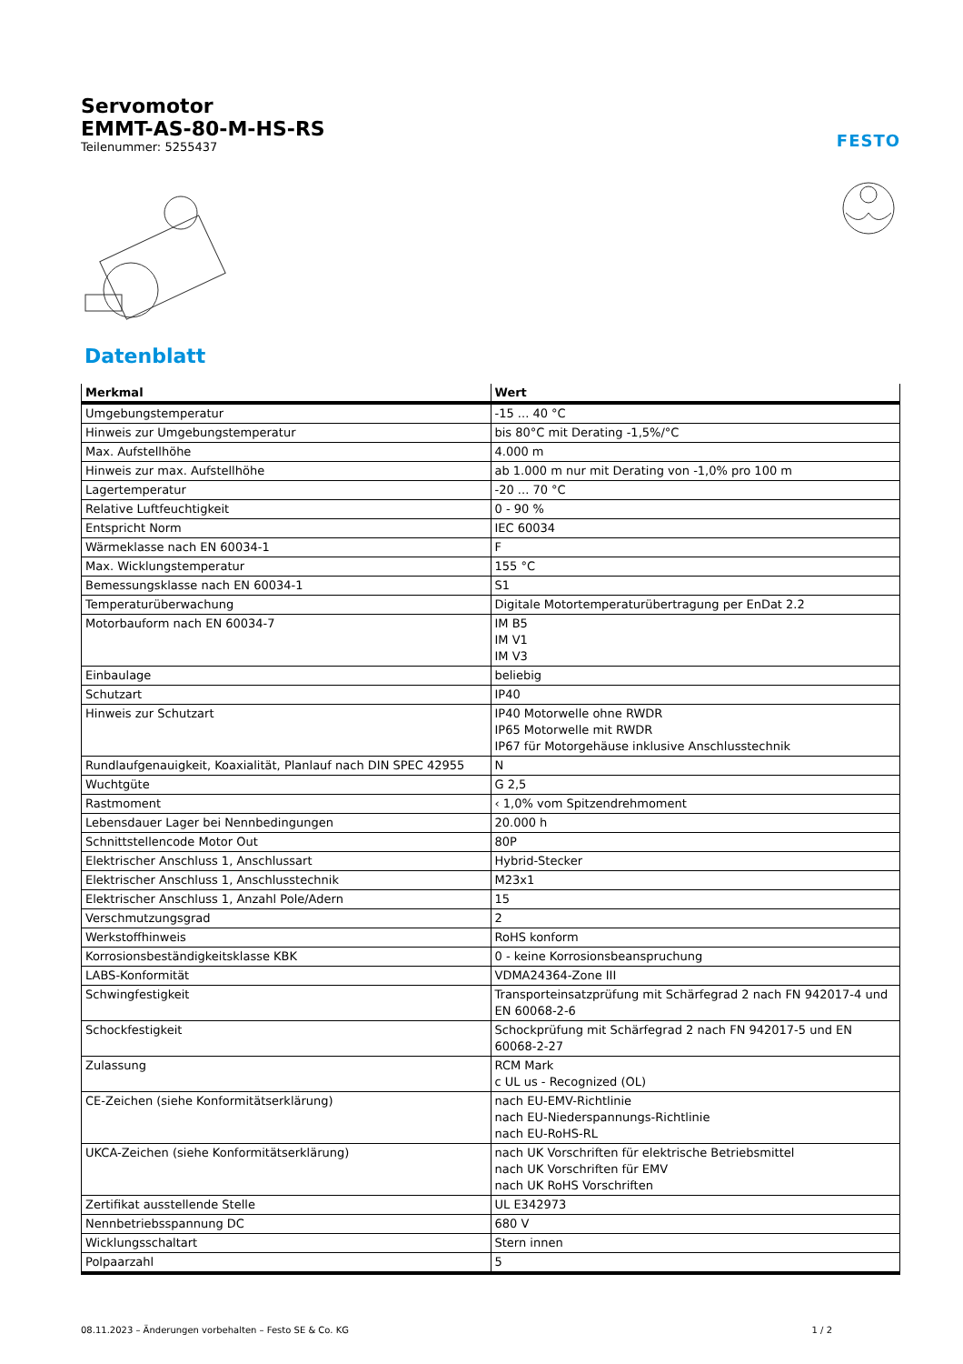Servomotor
EMMT-AS-80-M-HS-RS
Teilenummer: 5255437
FESTO
Datenblatt
| Merkmal | Wert |
| --- | --- |
| Umgebungstemperatur | -15 ... 40 °C |
| Hinweis zur Umgebungstemperatur | bis 80°C mit Derating -1,5%/°C |
| Max. Aufstellhöhe | 4.000 m |
| Hinweis zur max. Aufstellhöhe | ab 1.000 m nur mit Derating von -1,0% pro 100 m |
| Lagertemperatur | -20 ... 70 °C |
| Relative Luftfeuchtigkeit | 0 - 90 % |
| Entspricht Norm | IEC 60034 |
| Wärmeklasse nach EN 60034-1 | F |
| Max. Wicklungstemperatur | 155 °C |
| Bemessungsklasse nach EN 60034-1 | S1 |
| Temperaturüberwachung | Digitale Motortemperaturübertragung per EnDat 2.2 |
| Motorbauform nach EN 60034-7 | IM B5 IM V1 IM V3 |
| Einbaulage | beliebig |
| Schutzart | IP40 |
| Hinweis zur Schutzart | IP40 Motorwelle ohne RWDR IP65 Motorwelle mit RWDR IP67 für Motorgehäuse inklusive Anschlusstechnik |
| Rundlaufgenauigkeit, Koaxialität, Planlauf nach DIN SPEC 42955 | N |
| Wuchtgüte | G 2,5 |
| Rastmoment | ‹ 1,0% vom Spitzendrehmoment |
| Lebensdauer Lager bei Nennbedingungen | 20.000 h |
| Schnittstellencode Motor Out | 80P |
| Elektrischer Anschluss 1, Anschlussart | Hybrid-Stecker |
| Elektrischer Anschluss 1, Anschlusstechnik | M23x1 |
| Elektrischer Anschluss 1, Anzahl Pole/Adern | 15 |
| Verschmutzungsgrad | 2 |
| Werkstoffhinweis | RoHS konform |
| Korrosionsbeständigkeitsklasse KBK | 0 - keine Korrosionsbeanspruchung |
| LABS-Konformität | VDMA24364-Zone III |
| Schwingfestigkeit | Transporteinsatzprüfung mit Schärfegrad 2 nach FN 942017-4 und EN 60068-2-6 |
| Schockfestigkeit | Schockprüfung mit Schärfegrad 2 nach FN 942017-5 und EN 60068-2-27 |
| Zulassung | RCM Mark c UL us - Recognized (OL) |
| CE-Zeichen (siehe Konformitätserklärung) | nach EU-EMV-Richtlinie nach EU-Niederspannungs-Richtlinie nach EU-RoHS-RL |
| UKCA-Zeichen (siehe Konformitätserklärung) | nach UK Vorschriften für elektrische Betriebsmittel nach UK Vorschriften für EMV nach UK RoHS Vorschriften |
| Zertifikat ausstellende Stelle | UL E342973 |
| Nennbetriebsspannung DC | 680 V |
| Wicklungsschaltart | Stern innen |
| Polpaarzahl | 5 |
08.11.2023 – Änderungen vorbehalten – Festo SE & Co. KG 1 / 2